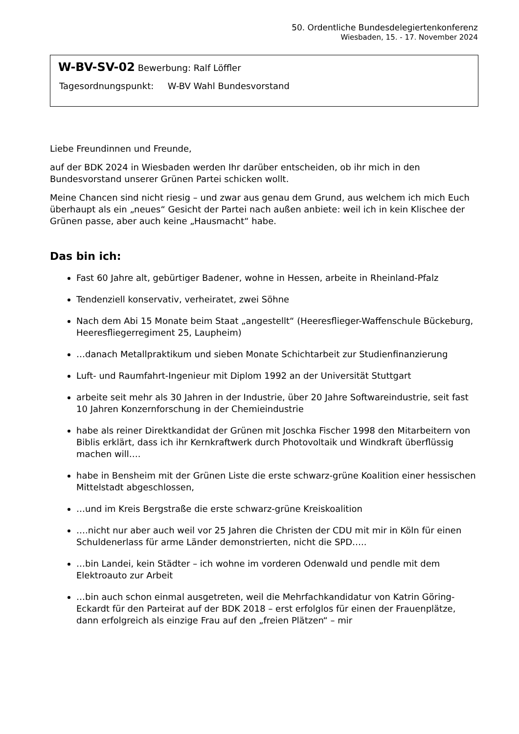50. Ordentliche Bundesdelegiertenkonferenz
Wiesbaden, 15. - 17. November 2024
W-BV-SV-02 Bewerbung: Ralf Löffler
Tagesordnungspunkt: W-BV Wahl Bundesvorstand
Liebe Freundinnen und Freunde,
auf der BDK 2024 in Wiesbaden werden Ihr darüber entscheiden, ob ihr mich in den Bundesvorstand unserer Grünen Partei schicken wollt.
Meine Chancen sind nicht riesig – und zwar aus genau dem Grund, aus welchem ich mich Euch überhaupt als ein „neues“ Gesicht der Partei nach außen anbiete: weil ich in kein Klischee der Grünen passe, aber auch keine „Hausmacht“ habe.
Das bin ich:
Fast 60 Jahre alt, gebürtiger Badener, wohne in Hessen, arbeite in Rheinland-Pfalz
Tendenziell konservativ, verheiratet, zwei Söhne
Nach dem Abi 15 Monate beim Staat „angestellt“ (Heeresflieger-Waffenschule Bückeburg, Heeresfliegerregiment 25, Laupheim)
…danach Metallpraktikum und sieben Monate Schichtarbeit zur Studienfinanzierung
Luft- und Raumfahrt-Ingenieur mit Diplom 1992 an der Universität Stuttgart
arbeite seit mehr als 30 Jahren in der Industrie, über 20 Jahre Softwareindustrie, seit fast 10 Jahren Konzernforschung in der Chemieindustrie
habe als reiner Direktkandidat der Grünen mit Joschka Fischer 1998 den Mitarbeitern von Biblis erklärt, dass ich ihr Kernkraftwerk durch Photovoltaik und Windkraft überflüssig machen will….
habe in Bensheim mit der Grünen Liste die erste schwarz-grüne Koalition einer hessischen Mittelstadt abgeschlossen,
…und im Kreis Bergstraße die erste schwarz-grüne Kreiskoalition
….nicht nur aber auch weil vor 25 Jahren die Christen der CDU mit mir in Köln für einen Schuldenerlass für arme Länder demonstrierten, nicht die SPD…..
…bin Landei, kein Städter – ich wohne im vorderen Odenwald und pendle mit dem Elektroauto zur Arbeit
…bin auch schon einmal ausgetreten, weil die Mehrfachkandidatur von Katrin Göring-Eckardt für den Parteirat auf der BDK 2018 – erst erfolglos für einen der Frauenplätze, dann erfolgreich als einzige Frau auf den „freien Plätzen“ – mir